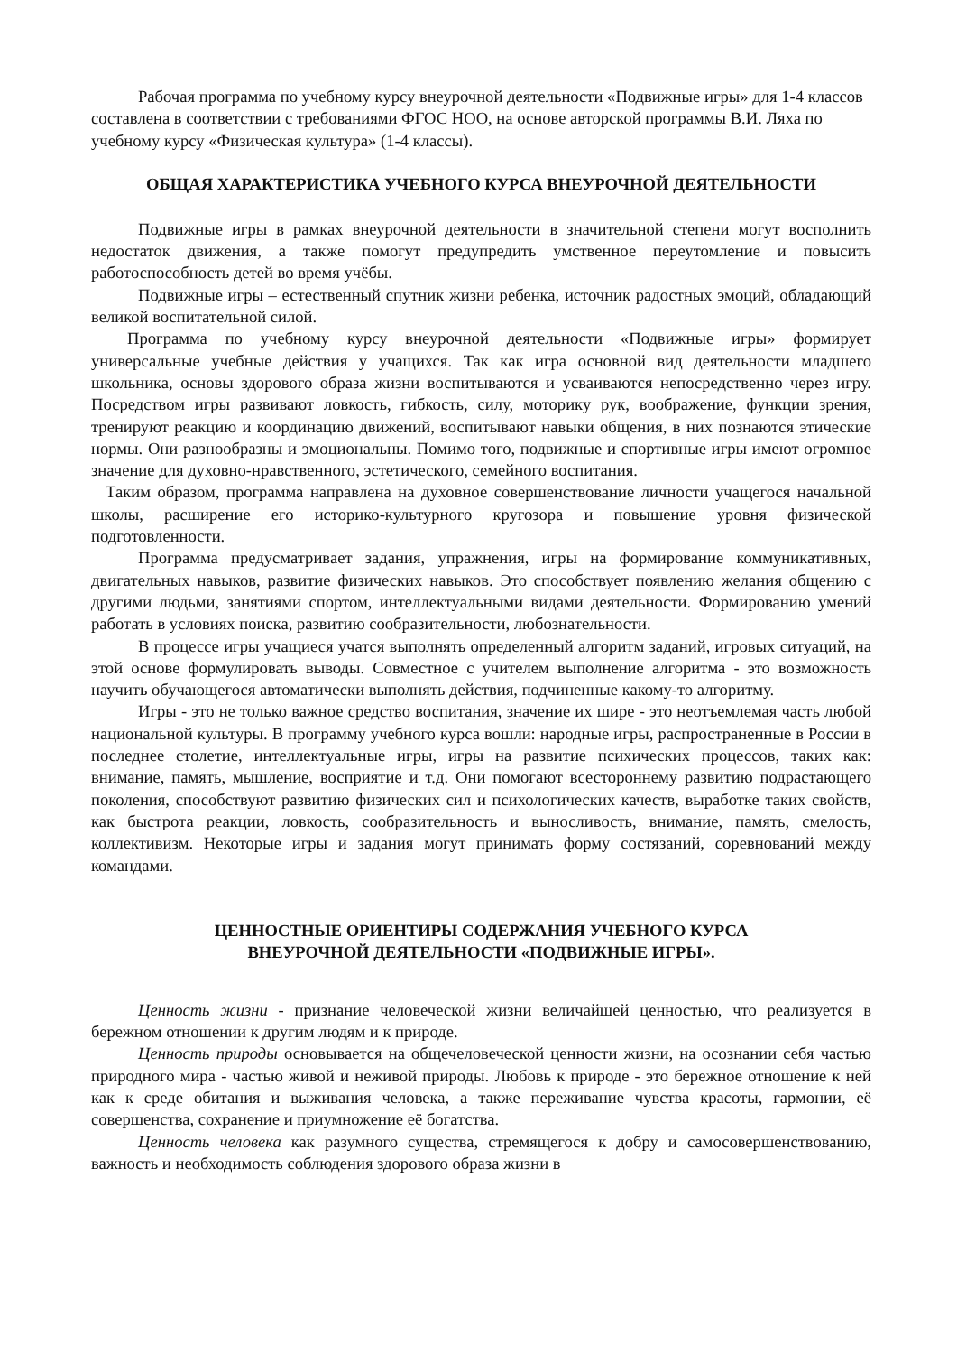Рабочая программа по учебному курсу внеурочной деятельности «Подвижные игры» для 1-4 классов составлена в соответствии с требованиями ФГОС НОО, на основе авторской программы В.И. Ляха по учебному курсу «Физическая культура» (1-4 классы).
ОБЩАЯ ХАРАКТЕРИСТИКА УЧЕБНОГО КУРСА ВНЕУРОЧНОЙ ДЕЯТЕЛЬНОСТИ
Подвижные игры в рамках внеурочной деятельности в значительной степени могут восполнить недостаток движения, а также помогут предупредить умственное переутомление и повысить работоспособность детей во время учёбы.
Подвижные игры – естественный спутник жизни ребенка, источник радостных эмоций, обладающий великой воспитательной силой.
Программа по учебному курсу внеурочной деятельности «Подвижные игры» формирует универсальные учебные действия у учащихся. Так как игра основной вид деятельности младшего школьника, основы здорового образа жизни воспитываются и усваиваются непосредственно через игру. Посредством игры развивают ловкость, гибкость, силу, моторику рук, воображение, функции зрения, тренируют реакцию и координацию движений, воспитывают навыки общения, в них познаются этические нормы. Они разнообразны и эмоциональны. Помимо того, подвижные и спортивные игры имеют огромное значение для духовно-нравственного, эстетического, семейного воспитания.
Таким образом, программа направлена на духовное совершенствование личности учащегося начальной школы, расширение его историко-культурного кругозора и повышение уровня физической подготовленности.
Программа предусматривает задания, упражнения, игры на формирование коммуникативных, двигательных навыков, развитие физических навыков. Это способствует появлению желания общению с другими людьми, занятиями спортом, интеллектуальными видами деятельности. Формированию умений работать в условиях поиска, развитию сообразительности, любознательности.
В процессе игры учащиеся учатся выполнять определенный алгоритм заданий, игровых ситуаций, на этой основе формулировать выводы. Совместное с учителем выполнение алгоритма - это возможность научить обучающегося автоматически выполнять действия, подчиненные какому-то алгоритму.
Игры - это не только важное средство воспитания, значение их шире - это неотъемлемая часть любой национальной культуры. В программу учебного курса вошли: народные игры, распространенные в России в последнее столетие, интеллектуальные игры, игры на развитие психических процессов, таких как: внимание, память, мышление, восприятие и т.д. Они помогают всестороннему развитию подрастающего поколения, способствуют развитию физических сил и психологических качеств, выработке таких свойств, как быстрота реакции, ловкость, сообразительность и выносливость, внимание, память, смелость, коллективизм. Некоторые игры и задания могут принимать форму состязаний, соревнований между командами.
ЦЕННОСТНЫЕ ОРИЕНТИРЫ СОДЕРЖАНИЯ УЧЕБНОГО КУРСА
ВНЕУРОЧНОЙ ДЕЯТЕЛЬНОСТИ «ПОДВИЖНЫЕ ИГРЫ».
Ценность жизни - признание человеческой жизни величайшей ценностью, что реализуется в бережном отношении к другим людям и к природе.
Ценность природы основывается на общечеловеческой ценности жизни, на осознании себя частью природного мира - частью живой и неживой природы. Любовь к природе - это бережное отношение к ней как к среде обитания и выживания человека, а также переживание чувства красоты, гармонии, её совершенства, сохранение и приумножение её богатства.
Ценность человека как разумного существа, стремящегося к добру и самосовершенствованию, важность и необходимость соблюдения здорового образа жизни в